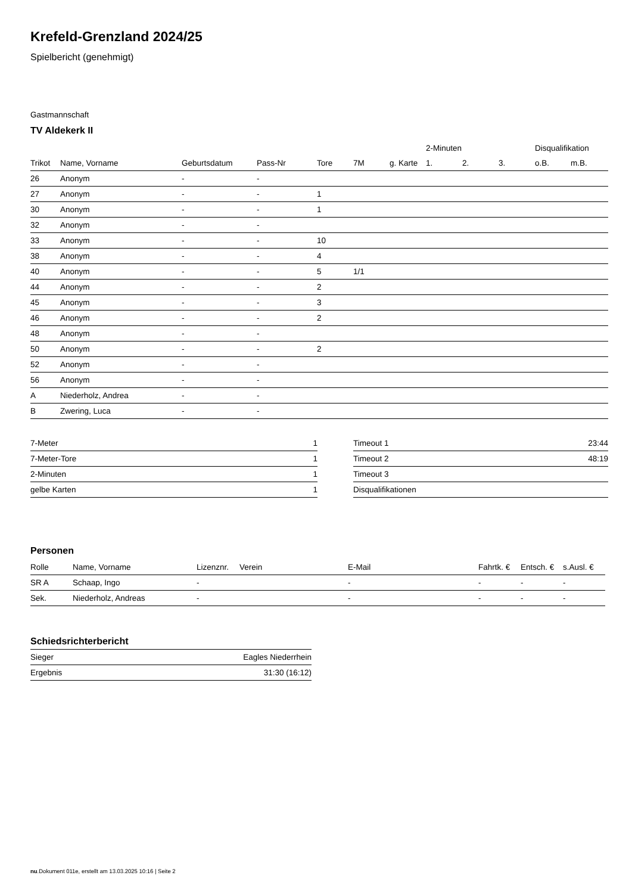Krefeld-Grenzland 2024/25
Spielbericht (genehmigt)
Gastmannschaft
TV Aldekerk II
| | | | | | | | 2-Minuten | | | Disqualifikation | |
| --- | --- | --- | --- | --- | --- | --- | --- | --- | --- | --- | --- |
| Trikot | Name, Vorname | Geburtsdatum | Pass-Nr | Tore | 7M | g. Karte | 1. | 2. | 3. | o.B. | m.B. |
| 26 | Anonym | - | - | | | | | | | | |
| 27 | Anonym | - | - | 1 | | | | | | | |
| 30 | Anonym | - | - | 1 | | | | | | | |
| 32 | Anonym | - | - | | | | | | | | |
| 33 | Anonym | - | - | 10 | | | | | | | |
| 38 | Anonym | - | - | 4 | | | | | | | |
| 40 | Anonym | - | - | 5 | 1/1 | | | | | | |
| 44 | Anonym | - | - | 2 | | | | | | | |
| 45 | Anonym | - | - | 3 | | | | | | | |
| 46 | Anonym | - | - | 2 | | | | | | | |
| 48 | Anonym | - | - | | | | | | | | |
| 50 | Anonym | - | - | 2 | | | | | | | |
| 52 | Anonym | - | - | | | | | | | | |
| 56 | Anonym | - | - | | | | | | | | |
| A | Niederholz, Andrea | - | - | | | | | | | | |
| B | Zwering, Luca | - | - | | | | | | | | |
| 7-Meter | 1 |
| 7-Meter-Tore | 1 |
| 2-Minuten | 1 |
| gelbe Karten | 1 |
| Timeout 1 | 23:44 |
| Timeout 2 | 48:19 |
| Timeout 3 | |
| Disqualifikationen | |
Personen
| Rolle | Name, Vorname | Lizenznr. | Verein | E-Mail | Fahrtk. € | Entsch. € | s.Ausl. € |
| --- | --- | --- | --- | --- | --- | --- | --- |
| SR A | Schaap, Ingo | - | | - | - | - | - |
| Sek. | Niederholz, Andreas | - | | - | - | - | - |
Schiedsrichterbericht
| Sieger | Eagles Niederrhein |
| Ergebnis | 31:30 (16:12) |
nu.Dokument 011e, erstellt am 13.03.2025 10:16 | Seite 2